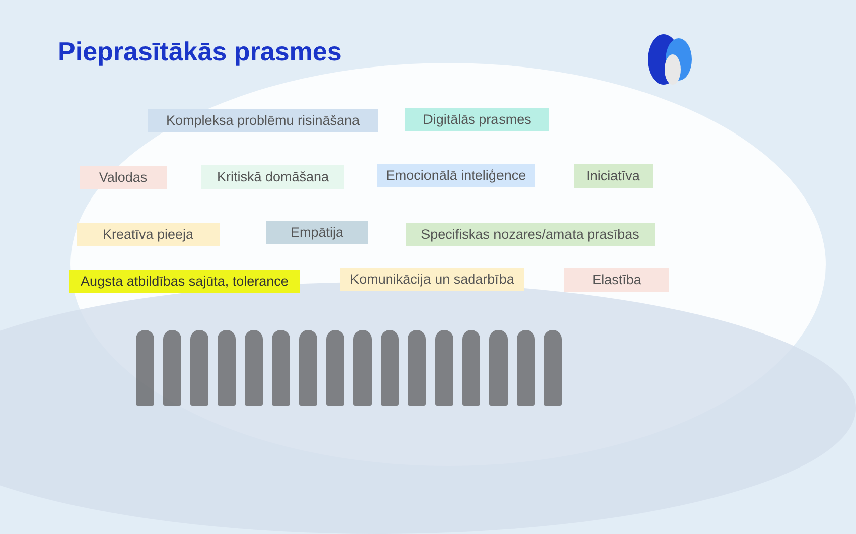Pieprasītākās prasmes
Kompleksa problēmu risināšana
Digitālās prasmes
Valodas Kritiskā domāšana
Emocionālā inteliģence
Iniciatīva
Kreatīva pieeja Empātija
Specifiskas nozares/amata prasības
Augsta atbildības sajūta, tolerance
Komunikācija un sadarbība
Elastība